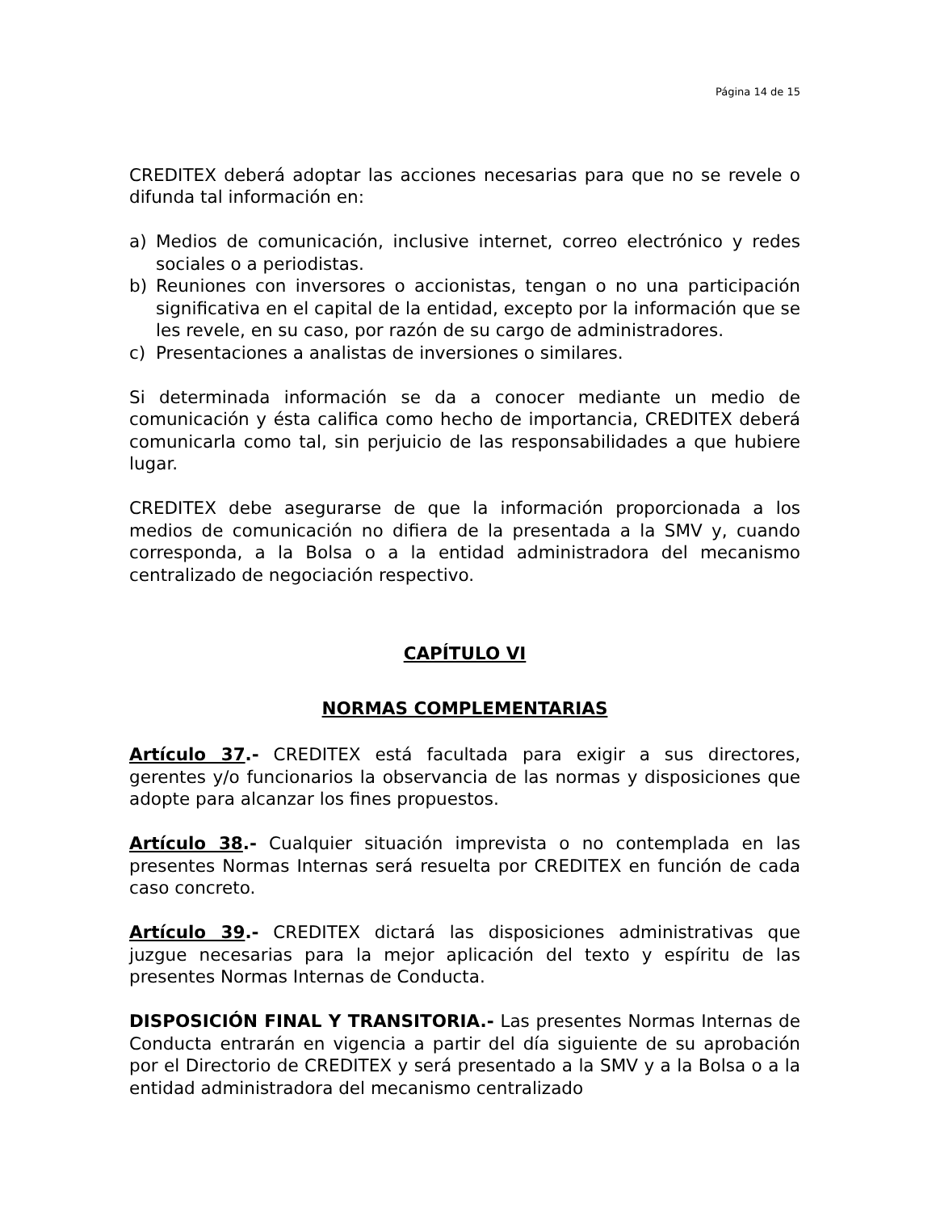Página 14 de 15
CREDITEX deberá adoptar las acciones necesarias para que no se revele o difunda tal información en:
a) Medios de comunicación, inclusive internet, correo electrónico y redes sociales o a periodistas.
b) Reuniones con inversores o accionistas, tengan o no una participación significativa en el capital de la entidad, excepto por la información que se les revele, en su caso, por razón de su cargo de administradores.
c) Presentaciones a analistas de inversiones o similares.
Si determinada información se da a conocer mediante un medio de comunicación y ésta califica como hecho de importancia, CREDITEX deberá comunicarla como tal, sin perjuicio de las responsabilidades a que hubiere lugar.
CREDITEX debe asegurarse de que la información proporcionada a los medios de comunicación no difiera de la presentada a la SMV y, cuando corresponda, a la Bolsa o a la entidad administradora del mecanismo centralizado de negociación respectivo.
CAPÍTULO VI
NORMAS COMPLEMENTARIAS
Artículo 37.- CREDITEX está facultada para exigir a sus directores, gerentes y/o funcionarios la observancia de las normas y disposiciones que adopte para alcanzar los fines propuestos.
Artículo 38.- Cualquier situación imprevista o no contemplada en las presentes Normas Internas será resuelta por CREDITEX en función de cada caso concreto.
Artículo 39.- CREDITEX dictará las disposiciones administrativas que juzgue necesarias para la mejor aplicación del texto y espíritu de las presentes Normas Internas de Conducta.
DISPOSICIÓN FINAL Y TRANSITORIA.- Las presentes Normas Internas de Conducta entrarán en vigencia a partir del día siguiente de su aprobación por el Directorio de CREDITEX y será presentado a la SMV y a la Bolsa o a la entidad administradora del mecanismo centralizado